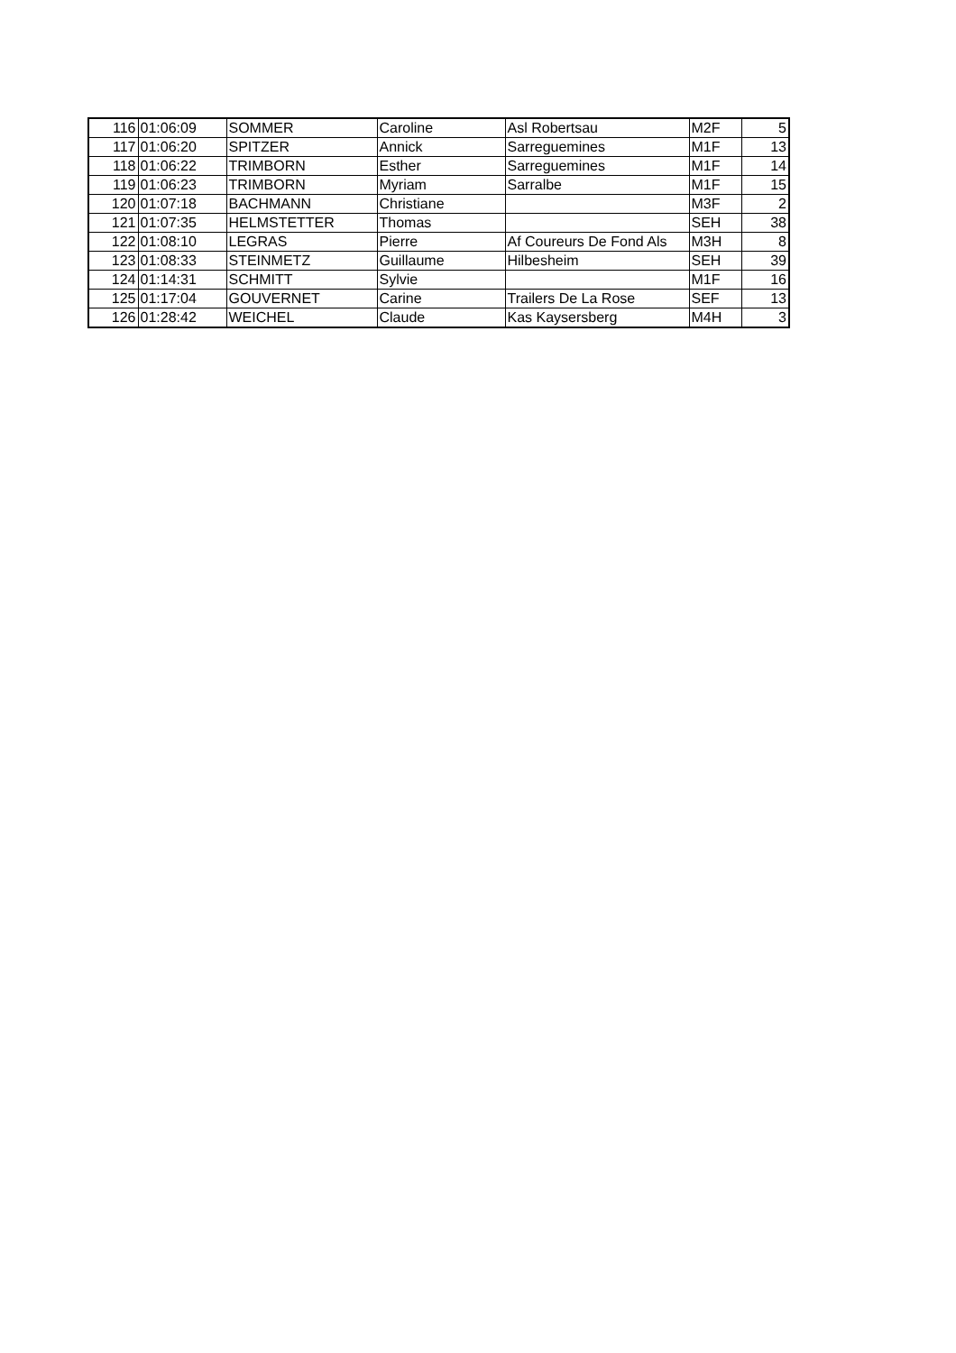| 116 | 01:06:09 | SOMMER | Caroline | Asl Robertsau | M2F | 5 |
| 117 | 01:06:20 | SPITZER | Annick | Sarreguemines | M1F | 13 |
| 118 | 01:06:22 | TRIMBORN | Esther | Sarreguemines | M1F | 14 |
| 119 | 01:06:23 | TRIMBORN | Myriam | Sarralbe | M1F | 15 |
| 120 | 01:07:18 | BACHMANN | Christiane | | M3F | 2 |
| 121 | 01:07:35 | HELMSTETTER | Thomas | | SEH | 38 |
| 122 | 01:08:10 | LEGRAS | Pierre | Af Coureurs De Fond Als | M3H | 8 |
| 123 | 01:08:33 | STEINMETZ | Guillaume | Hilbesheim | SEH | 39 |
| 124 | 01:14:31 | SCHMITT | Sylvie | | M1F | 16 |
| 125 | 01:17:04 | GOUVERNET | Carine | Trailers De La Rose | SEF | 13 |
| 126 | 01:28:42 | WEICHEL | Claude | Kas Kaysersberg | M4H | 3 |